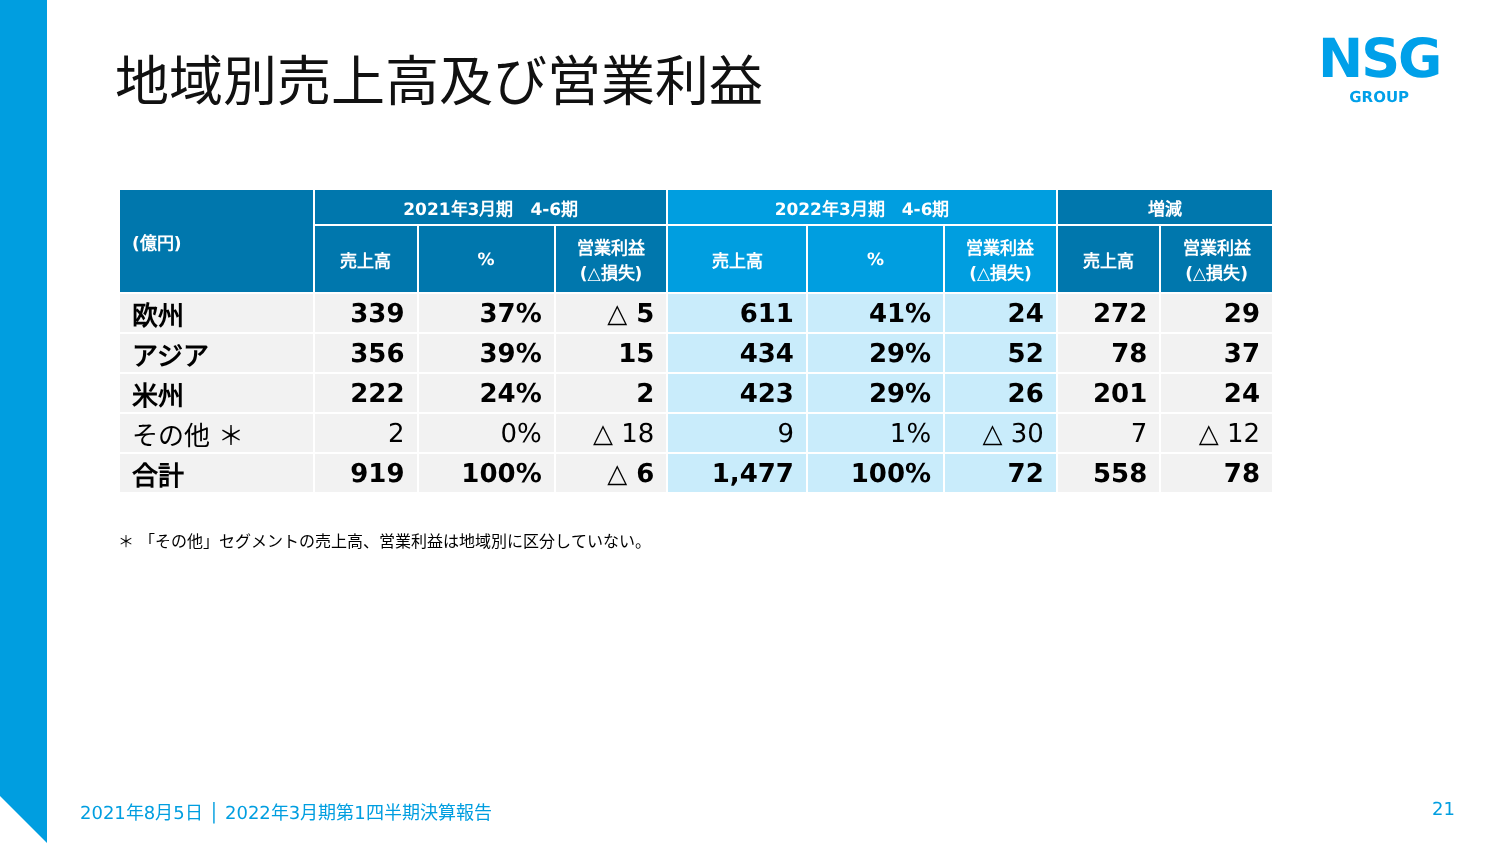地域別売上高及び営業利益
NSG
GROUP
| (億円) | 2021年3月期 4-6期 | | | 2022年3月期 4-6期 | | | 増減 | |
| --- | --- | --- | --- | --- | --- | --- | --- | --- |
| | 売上高 | % | 営業利益 (△損失) | 売上高 | % | 営業利益 (△損失) | 売上高 | 営業利益 (△損失) |
| 欧州 | 339 | 37% | △ 5 | 611 | 41% | 24 | 272 | 29 |
| アジア | 356 | 39% | 15 | 434 | 29% | 52 | 78 | 37 |
| 米州 | 222 | 24% | 2 | 423 | 29% | 26 | 201 | 24 |
| その他 ＊ | 2 | 0% | △ 18 | 9 | 1% | △ 30 | 7 | △ 12 |
| 合計 | 919 | 100% | △ 6 | 1,477 | 100% | 72 | 558 | 78 |
＊ 「その他」セグメントの売上高、営業利益は地域別に区分していない。
2021年8月5日 │ 2022年3月期第1四半期決算報告
21